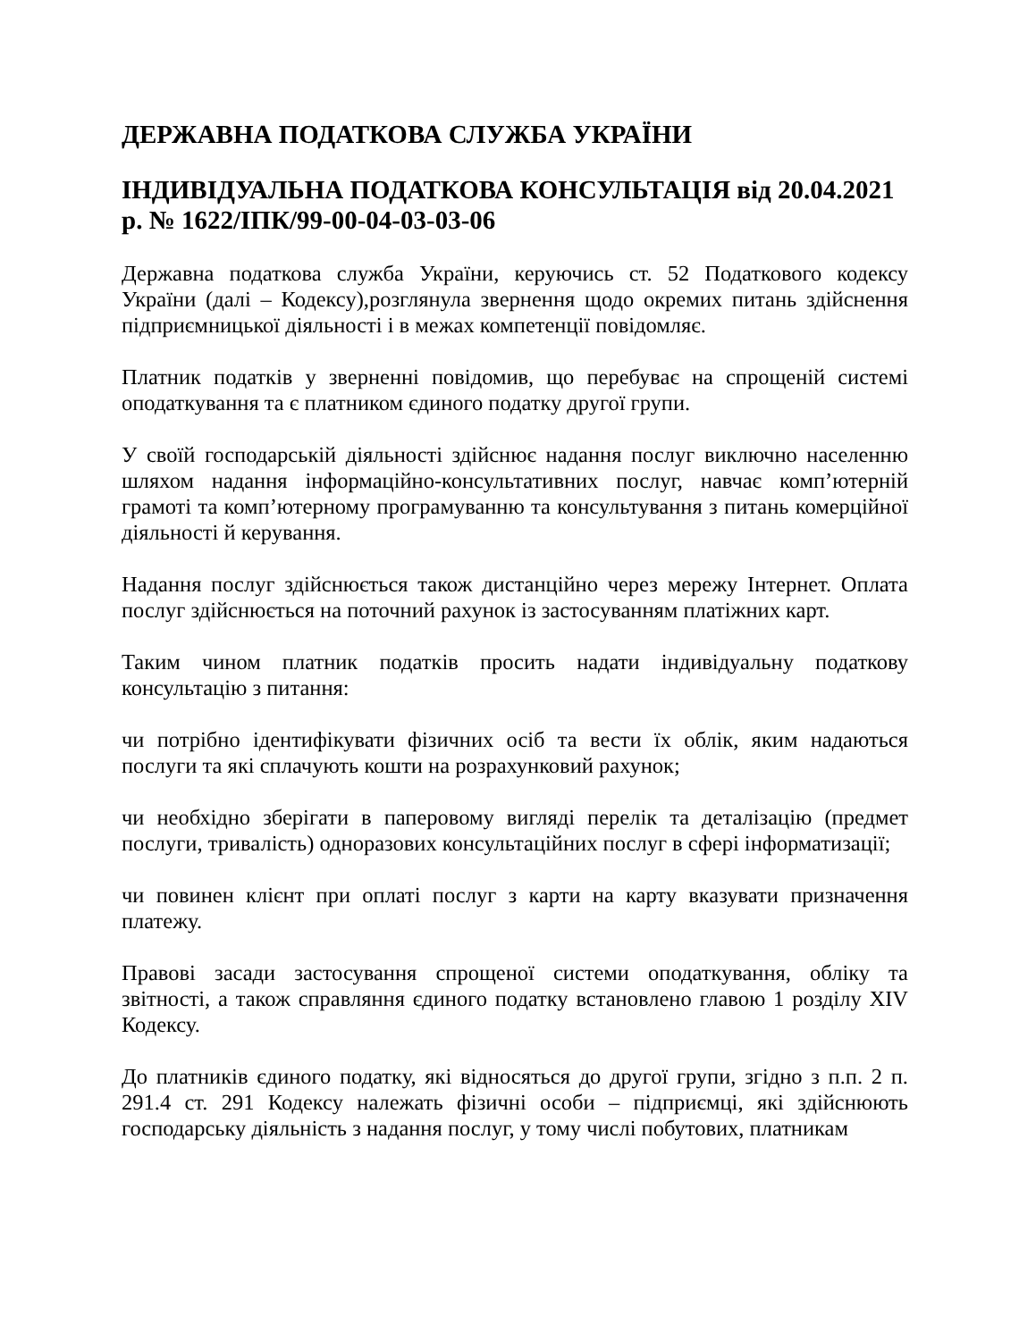ДЕРЖАВНА ПОДАТКОВА СЛУЖБА УКРАЇНИ
ІНДИВІДУАЛЬНА ПОДАТКОВА КОНСУЛЬТАЦІЯ від 20.04.2021 р. № 1622/ІПК/99-00-04-03-03-06
Державна податкова служба України, керуючись ст. 52 Податкового кодексу України (далі – Кодексу),розглянула звернення щодо окремих питань здійснення підприємницької діяльності і в межах компетенції повідомляє.
Платник податків у зверненні повідомив, що перебуває на спрощеній системі оподаткування та є платником єдиного податку другої групи.
У своїй господарській діяльності здійснює надання послуг виключно населенню шляхом надання інформаційно-консультативних послуг, навчає комп’ютерній грамоті та комп’ютерному програмуванню та консультування з питань комерційної діяльності й керування.
Надання послуг здійснюється також дистанційно через мережу Інтернет. Оплата послуг здійснюється на поточний рахунок із застосуванням платіжних карт.
Таким чином платник податків просить надати індивідуальну податкову консультацію з питання:
чи потрібно ідентифікувати фізичних осіб та вести їх облік, яким надаються послуги та які сплачують кошти на розрахунковий рахунок;
чи необхідно зберігати в паперовому вигляді перелік та деталізацію (предмет послуги, тривалість) одноразових консультаційних послуг в сфері інформатизації;
чи повинен клієнт при оплаті послуг з карти на карту вказувати призначення платежу.
Правові засади застосування спрощеної системи оподаткування, обліку та звітності, а також справляння єдиного податку встановлено главою 1 розділу XIV Кодексу.
До платників єдиного податку, які відносяться до другої групи, згідно з п.п. 2 п. 291.4 ст. 291 Кодексу належать фізичні особи – підприємці, які здійснюють господарську діяльність з надання послуг, у тому числі побутових, платникам